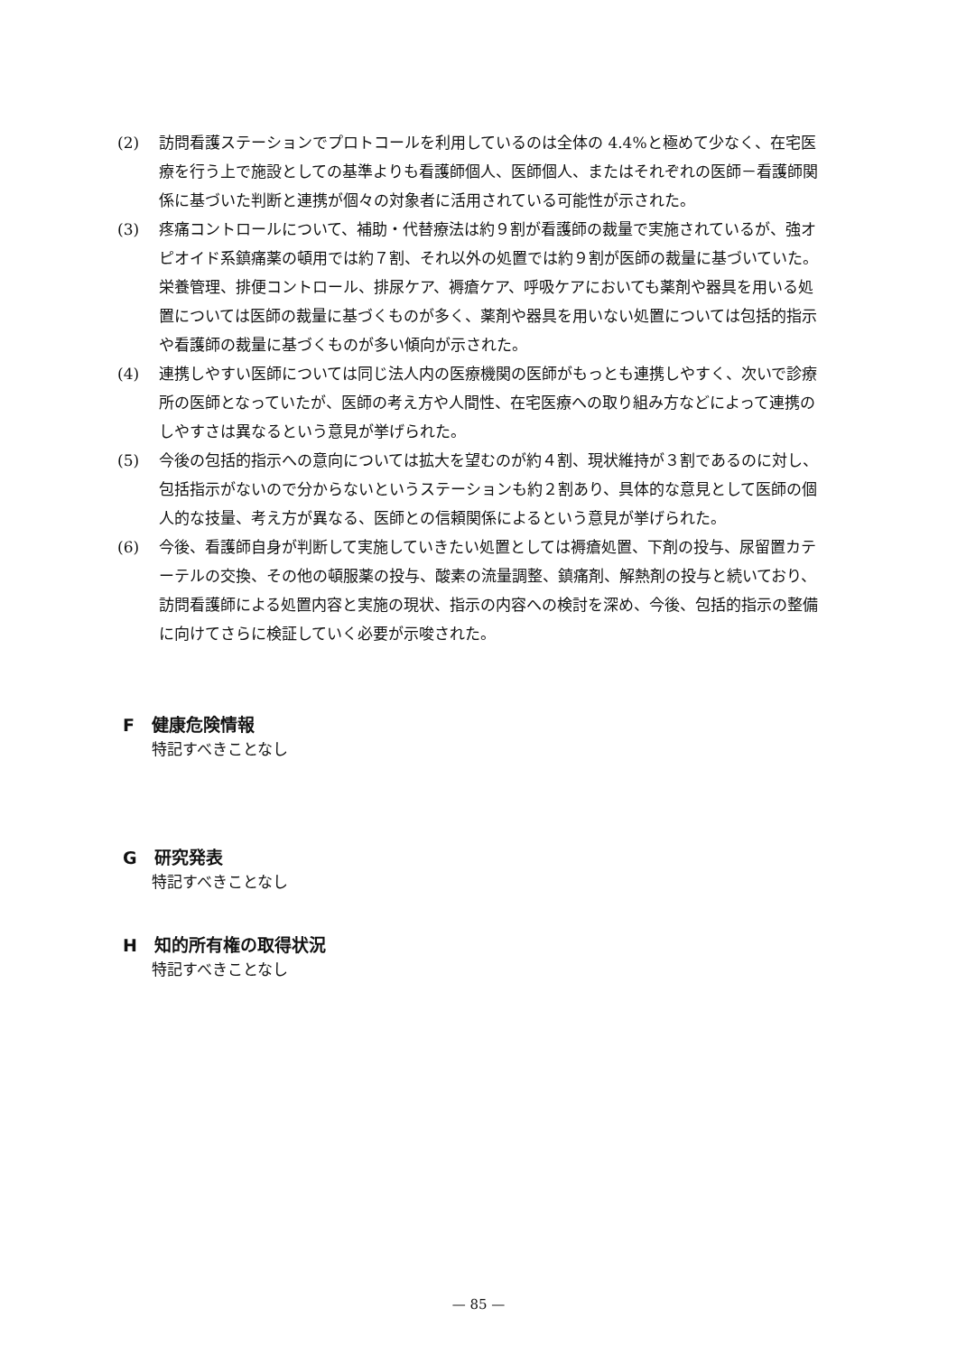(2) 訪問看護ステーションでプロトコールを利用しているのは全体の 4.4%と極めて少なく、在宅医療を行う上で施設としての基準よりも看護師個人、医師個人、またはそれぞれの医師－看護師関係に基づいた判断と連携が個々の対象者に活用されている可能性が示された。
(3) 疼痛コントロールについて、補助・代替療法は約９割が看護師の裁量で実施されているが、強オピオイド系鎮痛薬の頓用では約７割、それ以外の処置では約９割が医師の裁量に基づいていた。栄養管理、排便コントロール、排尿ケア、褥瘡ケア、呼吸ケアにおいても薬剤や器具を用いる処置については医師の裁量に基づくものが多く、薬剤や器具を用いない処置については包括的指示や看護師の裁量に基づくものが多い傾向が示された。
(4) 連携しやすい医師については同じ法人内の医療機関の医師がもっとも連携しやすく、次いで診療所の医師となっていたが、医師の考え方や人間性、在宅医療への取り組み方などによって連携のしやすさは異なるという意見が挙げられた。
(5) 今後の包括的指示への意向については拡大を望むのが約４割、現状維持が３割であるのに対し、包括指示がないので分からないというステーションも約２割あり、具体的な意見として医師の個人的な技量、考え方が異なる、医師との信頼関係によるという意見が挙げられた。
(6) 今後、看護師自身が判断して実施していきたい処置としては褥瘡処置、下剤の投与、尿留置カテーテルの交換、その他の頓服薬の投与、酸素の流量調整、鎮痛剤、解熱剤の投与と続いており、訪問看護師による処置内容と実施の現状、指示の内容への検討を深め、今後、包括的指示の整備に向けてさらに検証していく必要が示唆された。
F　健康危険情報
特記すべきことなし
G　研究発表
特記すべきことなし
H　知的所有権の取得状況
特記すべきことなし
— 85 —